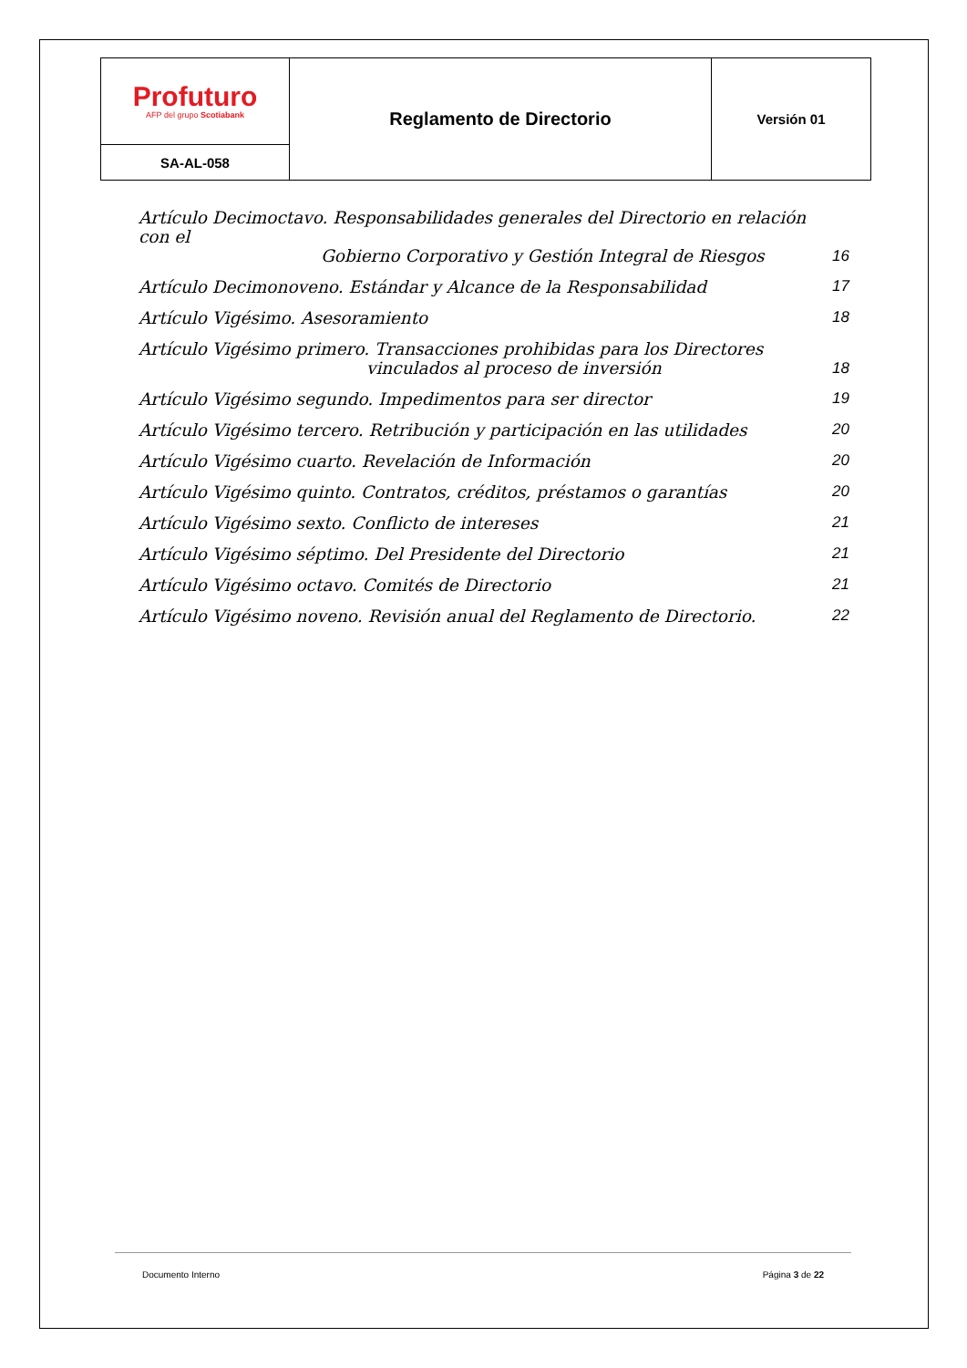| Profuturo AFP del grupo Scotiabank | Reglamento de Directorio | Versión 01 |
| SA-AL-058 | | |
Artículo Decimoctavo. Responsabilidades generales del Directorio en relación con el
Gobierno Corporativo y Gestión Integral de Riesgos 16
Artículo Decimonoveno. Estándar y Alcance de la Responsabilidad 17
Artículo Vigésimo. Asesoramiento 18
Artículo Vigésimo primero. Transacciones prohibidas para los Directores
vinculados al proceso de inversión 18
Artículo Vigésimo segundo. Impedimentos para ser director 19
Artículo Vigésimo tercero. Retribución y participación en las utilidades 20
Artículo Vigésimo cuarto. Revelación de Información 20
Artículo Vigésimo quinto. Contratos, créditos, préstamos o garantías 20
Artículo Vigésimo sexto. Conflicto de intereses 21
Artículo Vigésimo séptimo. Del Presidente del Directorio 21
Artículo Vigésimo octavo. Comités de Directorio 21
Artículo Vigésimo noveno. Revisión anual del Reglamento de Directorio. 22
Documento Interno Página 3 de 22